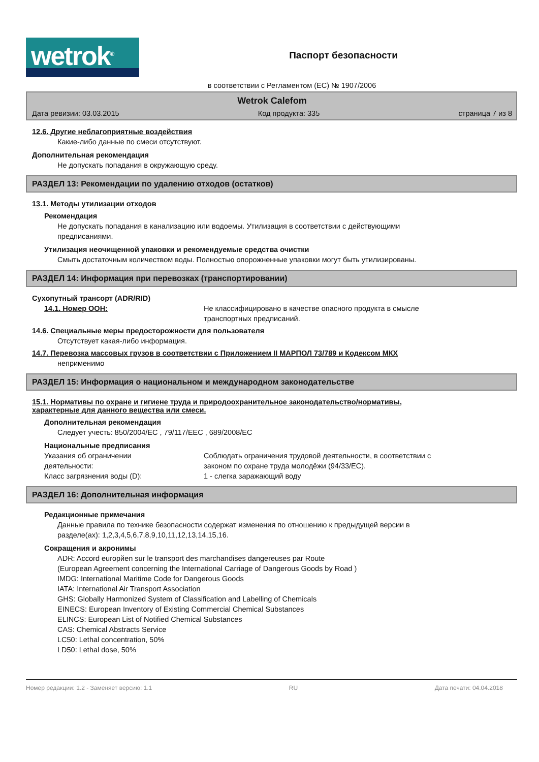wetrok<sup>®</sup>
Паспорт безопасности
в соответствии с Регламентом (ЕС) № 1907/2006
Wetrok Calefom
Дата ревизии: 03.03.2015 Код продукта: 335 страница 7 из 8
12.6. Другие неблагоприятные воздействия
Какие-либо данные по смеси отсутствуют.
Дополнительная рекомендация
Не допускать попадания в окружающую среду.
РАЗДЕЛ 13: Рекомендации по удалению отходов (остатков)
13.1. Методы утилизации отходов
Рекомендация
Не допускать попадания в канализацию или водоемы. Утилизация в соответствии с действующими
предписаниями.
Утилизация неочищенной упаковки и рекомендуемые средства очистки
Смыть достаточным количеством воды. Полностью опорожненные упаковки могут быть утилизированы.
РАЗДЕЛ 14: Информация при перевозках (транспортировании)
Сухопутный трансорт (ADR/RID)
14.1. Номер ООН: Не классифицировано в качестве опасного продукта в смысле
транспортных предписаний.
14.6. Специальные меры предосторожности для пользователя
Отсутствует какая-либо информация.
14.7. Перевозка массовых грузов в соответствии с Приложением II МАРПОЛ 73/789 и Кодексом МКХ
неприменимо
РАЗДЕЛ 15: Информация о национальном и международном законодательстве
15.1. Нормативы по охране и гигиене труда и природоохранительное законодательство/нормативы,
характерные для данного вещества или смеси.
Дополнительная рекомендация
Следует учесть: 850/2004/EC , 79/117/EEC , 689/2008/EC
Национальные предписания
Указания об ограничении
деятельности:
Соблюдать ограничения трудовой деятельности, в соответствии с
законом по охране труда молодёжи (94/33/EC).
Класс загрязнения воды (D): 1 - слегка заражающий воду
РАЗДЕЛ 16: Дополнительная информация
Редакционные примечания
Данные правила по технике безопасности содержат изменения по отношению к предыдущей версии в
разделе(ах): 1,2,3,4,5,6,7,8,9,10,11,12,13,14,15,16.
Сокращения и акронимы
ADR: Accord europйen sur le transport des marchandises dangereuses par Route
(European Agreement concerning the International Carriage of Dangerous Goods by Road )
IMDG: International Maritime Code for Dangerous Goods
IATA: International Air Transport Association
GHS: Globally Harmonized System of Classification and Labelling of Chemicals
EINECS: European Inventory of Existing Commercial Chemical Substances
ELINCS: European List of Notified Chemical Substances
CAS: Chemical Abstracts Service
LC50: Lethal concentration, 50%
LD50: Lethal dose, 50%
Номер редакции: 1.2 - Заменяет версию: 1.1 RU Дата печати: 04.04.2018